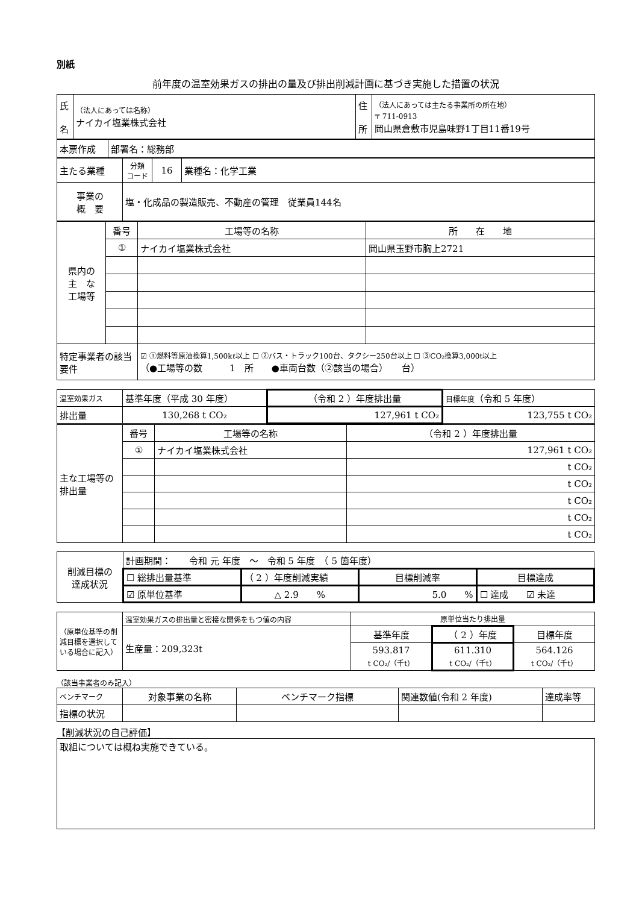別紙
前年度の温室効果ガスの排出の量及び排出削減計画に基づき実施した措置の状況
| 氏 名 | （法人にあっては名称） ナイカイ塩業株式会社 | 住 所 | （法人にあっては主たる事業所の所在地） 〒 711-0913 岡山県倉敷市児島味野1丁目11番19号 |
| 本票作成 | 部署名：総務部 |
| 主たる業種 | 分類 コード | 16 | 業種名：化学工業 |
| 事業の 概 要 | 塩・化成品の製造販売、不動産の管理 従業員144名 | | |
| 県内の 主 な 工場等 | 番号 | 工場等の名称 | 所 在 地 |
| | ① | ナイカイ塩業株式会社 | 岡山県玉野市胸上2721 |
| 特定事業者の該当要件 | | ☑ ①燃料等原油換算1,500kℓ以上 ☐ ②バス・トラック100台、タクシー250台以上 ☐ ③CO₂換算3,000t以上 （●工場等の数 1 所 ●車両台数（②該当の場合） 台） | |
| 温室効果ガス | 基準年度（平成 30 年度） | （令和 2 ）年度排出量 | 目標年度 （令和 5 年度） |
| 排出量 | 130,268 t CO₂ | 127,961 t CO₂ | 123,755 t CO₂ |
| 主な工場等の排出量 | 番号 | 工場等の名称 | （令和 2 ）年度排出量 |
| | ① | ナイカイ塩業株式会社 | 127,961 t CO₂ |
| | | | t CO₂ |
| | | | t CO₂ |
| | | | t CO₂ |
| | | | t CO₂ |
| | | | t CO₂ |
| 削減目標の 達成状況 | 計画期間： 令和 元 年度 ～ 令和 5 年度 （ 5 箇年度） | | | |
| | ☐ 総排出量基準 | （ 2 ）年度削減実績 | 目標削減率 | 目標達成 |
| | ☑ 原単位基準 | △ 2.9 % | 5.0 % | ☐ 達成 ☑ 未達 |
| （原単位基準の削減目標を選択している場合に記入） | 温室効果ガスの排出量と密接な関係をもつ値の内容 | 原単位当たり排出量 | | |
| | 生産量：209,323t | 基準年度 | （ 2 ）年度 | 目標年度 |
| | | 593.817 t CO₂/（千t） | 611.310 t CO₂/（千t） | 564.126 t CO₂/（千t） |
（該当事業者のみ記入）
| ベンチマーク | 対象事業の名称 | ベンチマーク指標 | 関連数値(令和 2 年度) | 達成率等 |
| 指標の状況 | | | | |
【削減状況の自己評価】
| 取組については概ね実施できている。 |